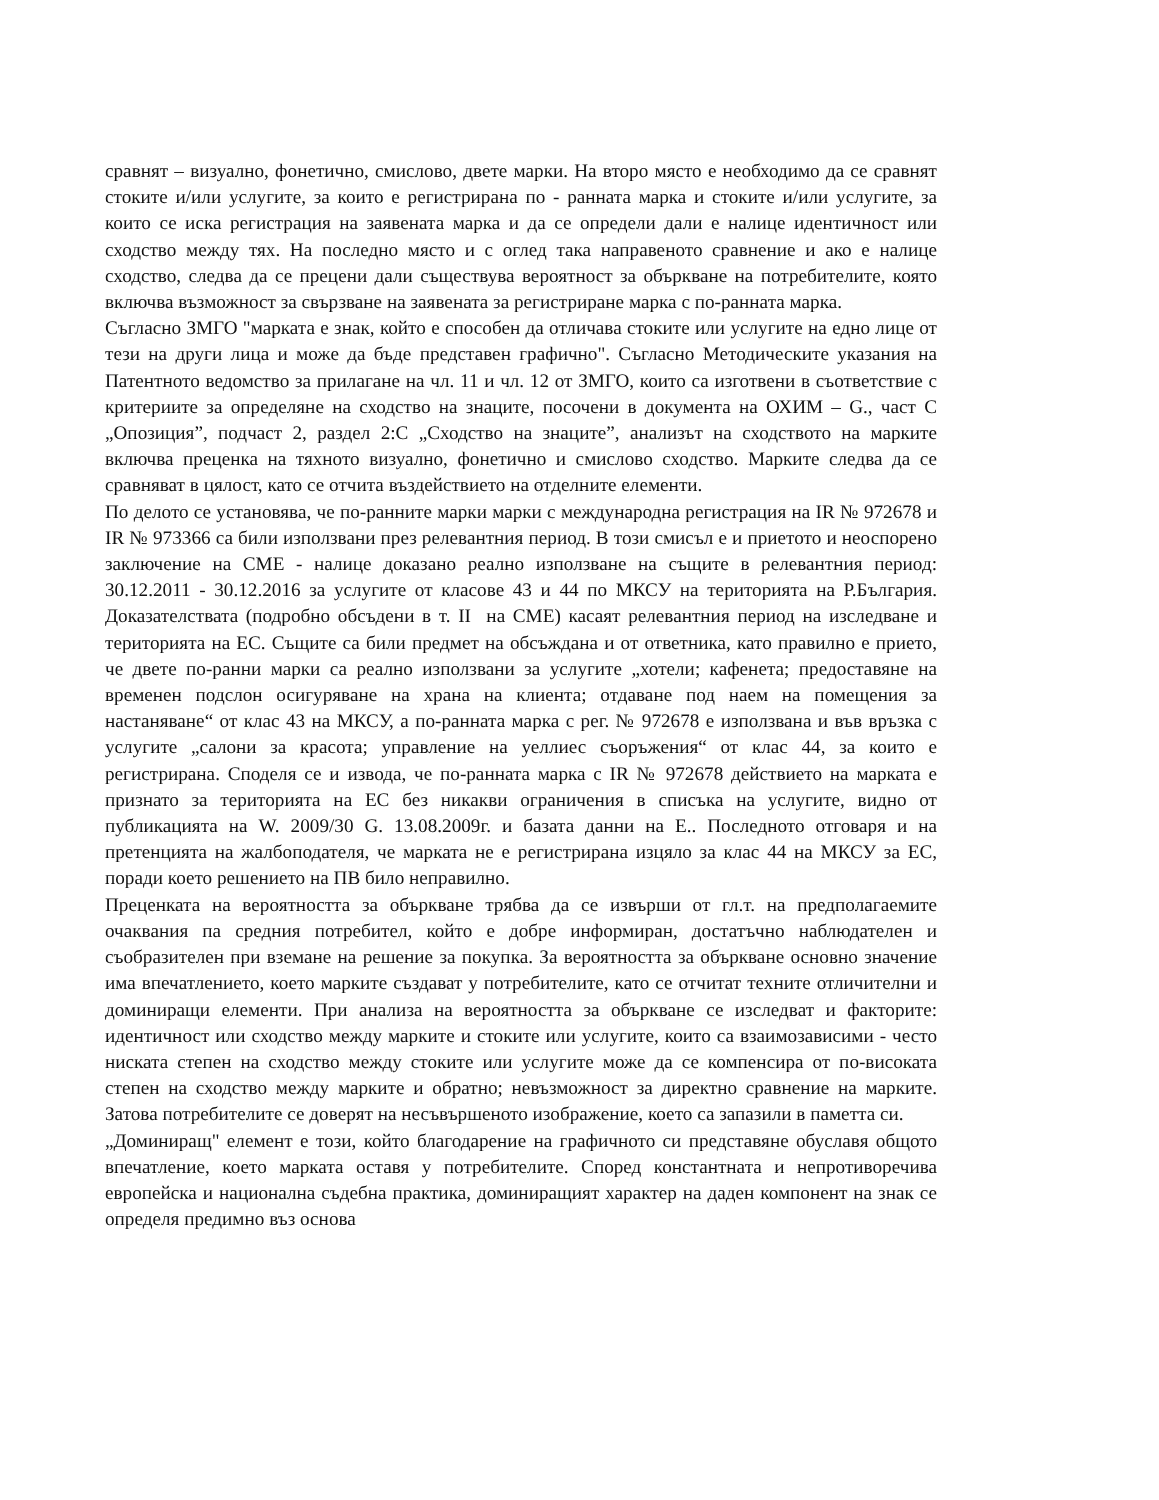сравнят – визуално, фонетично, смислово, двете марки. На второ място е необходимо да се сравнят стоките и/или услугите, за които е регистрирана по - ранната марка и стоките и/или услугите, за които се иска регистрация на заявената марка и да се определи дали е налице идентичност или сходство между тях. На последно място и с оглед така направеното сравнение и ако е налице сходство, следва да се прецени дали съществува вероятност за объркване на потребителите, която включва възможност за свързване на заявената за регистриране марка с по-ранната марка.
Съгласно ЗМГО "марката е знак, който е способен да отличава стоките или услугите на едно лице от тези на други лица и може да бъде представен графично". Съгласно Методическите указания на Патентното ведомство за прилагане на чл. 11 и чл. 12 от ЗМГО, които са изготвени в съответствие с критериите за определяне на сходство на знаците, посочени в документа на ОХИМ – G., част С „Опозиция”, подчаст 2, раздел 2:С „Сходство на знаците”, анализът на сходството на марките включва преценка на тяхното визуално, фонетично и смислово сходство. Марките следва да се сравняват в цялост, като се отчита въздействието на отделните елементи.
По делото се установява, че по-ранните марки марки с международна регистрация на IR № 972678 и IR № 973366 са били използвани през релевантния период. В този смисъл е и приетото и неоспорено заключение на СМЕ - налице доказано реално използване на същите в релевантния период: 30.12.2011 - 30.12.2016 за услугите от класове 43 и 44 по МКСУ на територията на Р.България. Доказателствата (подробно обсъдени в т. II на СМЕ) касаят релевантния период на изследване и територията на ЕС. Същите са били предмет на обсъждана и от ответника, като правилно е прието, че двете по-ранни марки са реално използвани за услугите „хотели; кафенета; предоставяне на временен подслон осигуряване на храна на клиента; отдаване под наем на помещения за настаняване“ от клас 43 на МКСУ, а по-ранната марка с рег. № 972678 е използвана и във връзка с услугите „салони за красота; управление на уеллиес съоръжения“ от клас 44, за които е регистрирана. Споделя се и извода, че по-ранната марка с IR № 972678 действието на марката е признато за територията на ЕС без никакви ограничения в списъка на услугите, видно от публикацията на W. 2009/30 G. 13.08.2009г. и базата данни на Е.. Последното отговаря и на претенцията на жалбоподателя, че марката не е регистрирана изцяло за клас 44 на МКСУ за ЕС, поради което решението на ПВ било неправилно.
Преценката на вероятността за объркване трябва да се извърши от гл.т. на предполагаемите очаквания па средния потребител, който е добре информиран, достатъчно наблюдателен и съобразителен при вземане на решение за покупка. За вероятността за объркване основно значение има впечатлението, което марките създават у потребителите, като се отчитат техните отличителни и доминиращи елементи. При анализа на вероятността за объркване се изследват и факторите: идентичност или сходство между марките и стоките или услугите, които са взаимозависими - често ниската степен на сходство между стоките или услугите може да се компенсира от по-високата степен на сходство между марките и обратно; невъзможност за директно сравнение на марките. Затова потребителите се доверят на несъвършеното изображение, което са запазили в паметта си.
„Доминиращ" елемент е този, който благодарение на графичното си представяне обуславя общото впечатление, което марката оставя у потребителите. Според константната и непротиворечива европейска и национална съдебна практика, доминиращият характер на даден компонент на знак се определя предимно въз основа